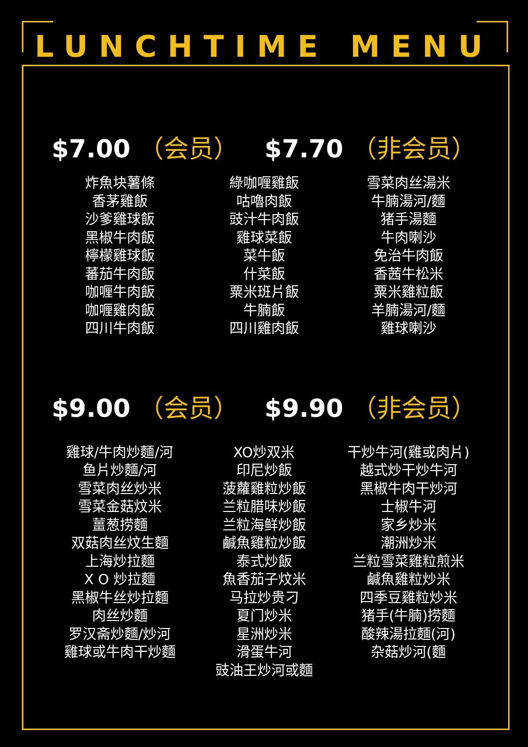LUNCHTIME MENU
$7.00 （会员） $7.70 （非会员）
炸魚块薯條
香茅雞飯
沙爹雞球飯
黑椒牛肉飯
檸檬雞球飯
蕃茄牛肉飯
咖喱牛肉飯
咖喱雞肉飯
四川牛肉飯
綠咖喱雞飯
咕嚕肉飯
豉汁牛肉飯
雞球菜飯
菜牛飯
什菜飯
粟米班片飯
牛腩飯
四川雞肉飯
雪菜肉丝湯米
牛腩湯河/麵
猪手湯麵
牛肉喇沙
免治牛肉飯
香茜牛松米
粟米雞粒飯
羊腩湯河/麵
雞球喇沙
$9.00 （会员） $9.90 （非会员）
雞球/牛肉炒麵/河
鱼片炒麵/河
雪菜肉丝炒米
雪菜金菇炆米
薑葱捞麵
双菇肉丝炆生麵
上海炒拉麵
X O 炒拉麵
黑椒牛丝炒拉麵
肉丝炒麵
罗汉斋炒麵/炒河
雞球或牛肉干炒麵
XO炒双米
印尼炒飯
菠蘿雞粒炒飯
兰粒腊味炒飯
兰粒海鲜炒飯
鹹魚雞粒炒飯
泰式炒飯
魚香茄子炆米
马拉炒贵刁
夏门炒米
星洲炒米
滑蛋牛河
豉油王炒河或麵
干炒牛河(雞或肉片)
越式炒干炒牛河
黑椒牛肉干炒河
士椒牛河
家乡炒米
潮洲炒米
兰粒雪菜雞粒煎米
鹹魚雞粒炒米
四季豆雞粒炒米
猪手(牛腩)捞麵
酸辣湯拉麵(河)
杂菇炒河(麵